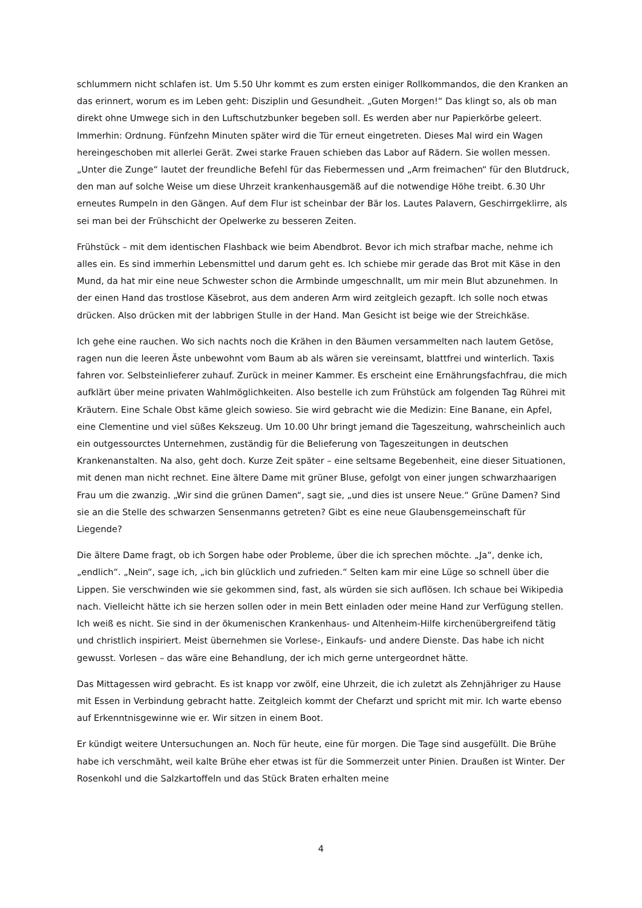schlummern nicht schlafen ist. Um 5.50 Uhr kommt es zum ersten einiger Rollkommandos, die den Kranken an das erinnert, worum es im Leben geht: Disziplin und Gesundheit. „Guten Morgen!“ Das klingt so, als ob man direkt ohne Umwege sich in den Luftschutzbunker begeben soll. Es werden aber nur Papierkörbe geleert. Immerhin: Ordnung. Fünfzehn Minuten später wird die Tür erneut eingetreten. Dieses Mal wird ein Wagen hereingeschoben mit allerlei Gerät. Zwei starke Frauen schieben das Labor auf Rädern. Sie wollen messen. „Unter die Zunge“ lautet der freundliche Befehl für das Fiebermessen und „Arm freimachen“ für den Blutdruck, den man auf solche Weise um diese Uhrzeit krankenhausgemäß auf die notwendige Höhe treibt. 6.30 Uhr erneutes Rumpeln in den Gängen. Auf dem Flur ist scheinbar der Bär los. Lautes Palavern, Geschirrgeklirre, als sei man bei der Frühschicht der Opelwerke zu besseren Zeiten.
Frühstück – mit dem identischen Flashback wie beim Abendbrot. Bevor ich mich strafbar mache, nehme ich alles ein. Es sind immerhin Lebensmittel und darum geht es. Ich schiebe mir gerade das Brot mit Käse in den Mund, da hat mir eine neue Schwester schon die Armbinde umgeschnallt, um mir mein Blut abzunehmen. In der einen Hand das trostlose Käsebrot, aus dem anderen Arm wird zeitgleich gezapft. Ich solle noch etwas drücken. Also drücken mit der labbrigen Stulle in der Hand. Man Gesicht ist beige wie der Streichkäse.
Ich gehe eine rauchen. Wo sich nachts noch die Krähen in den Bäumen versammelten nach lautem Getöse, ragen nun die leeren Äste unbewohnt vom Baum ab als wären sie vereinsamt, blattfrei und winterlich. Taxis fahren vor. Selbsteinlieferer zuhauf. Zurück in meiner Kammer. Es erscheint eine Ernährungsfachfrau, die mich aufklärt über meine privaten Wahlmöglichkeiten. Also bestelle ich zum Frühstück am folgenden Tag Rührei mit Kräutern. Eine Schale Obst käme gleich sowieso. Sie wird gebracht wie die Medizin: Eine Banane, ein Apfel, eine Clementine und viel süßes Kekszeug. Um 10.00 Uhr bringt jemand die Tageszeitung, wahrscheinlich auch ein outgessourctes Unternehmen, zuständig für die Belieferung von Tageszeitungen in deutschen Krankenanstalten. Na also, geht doch. Kurze Zeit später – eine seltsame Begebenheit, eine dieser Situationen, mit denen man nicht rechnet. Eine ältere Dame mit grüner Bluse, gefolgt von einer jungen schwarzhaarigen Frau um die zwanzig. „Wir sind die grünen Damen“, sagt sie, „und dies ist unsere Neue.“ Grüne Damen? Sind sie an die Stelle des schwarzen Sensenmanns getreten? Gibt es eine neue Glaubensgemeinschaft für Liegende?
Die ältere Dame fragt, ob ich Sorgen habe oder Probleme, über die ich sprechen möchte. „Ja“, denke ich, „endlich“. „Nein“, sage ich, „ich bin glücklich und zufrieden.“ Selten kam mir eine Lüge so schnell über die Lippen. Sie verschwinden wie sie gekommen sind, fast, als würden sie sich auflösen. Ich schaue bei Wikipedia nach. Vielleicht hätte ich sie herzen sollen oder in mein Bett einladen oder meine Hand zur Verfügung stellen. Ich weiß es nicht. Sie sind in der ökumenischen Krankenhaus- und Altenheim-Hilfe kirchenübergreifend tätig und christlich inspiriert. Meist übernehmen sie Vorlese-, Einkaufs- und andere Dienste. Das habe ich nicht gewusst. Vorlesen – das wäre eine Behandlung, der ich mich gerne untergeordnet hätte.
Das Mittagessen wird gebracht. Es ist knapp vor zwölf, eine Uhrzeit, die ich zuletzt als Zehnjähriger zu Hause mit Essen in Verbindung gebracht hatte. Zeitgleich kommt der Chefarzt und spricht mit mir. Ich warte ebenso auf Erkenntnisgewinne wie er. Wir sitzen in einem Boot.
Er kündigt weitere Untersuchungen an. Noch für heute, eine für morgen. Die Tage sind ausgefüllt. Die Brühe habe ich verschmäht, weil kalte Brühe eher etwas ist für die Sommerzeit unter Pinien. Draußen ist Winter. Der Rosenkohl und die Salzkartoffeln und das Stück Braten erhalten meine
4